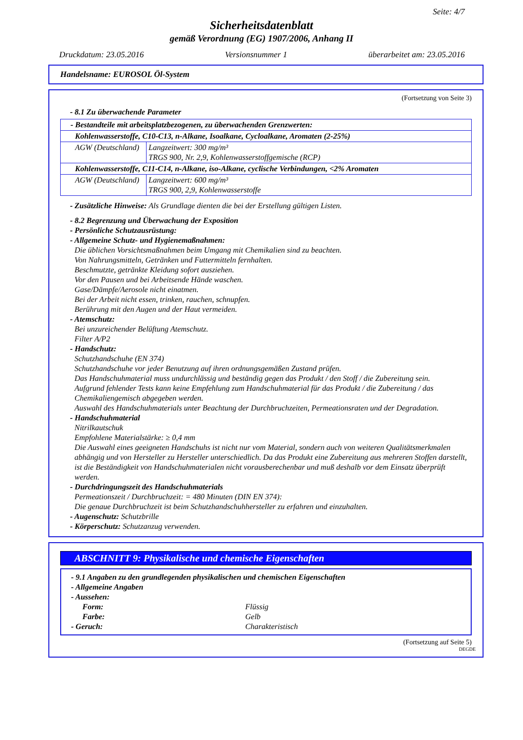Seite: 4/7
Sicherheitsdatenblatt
gemäß Verordnung (EG) 1907/2006, Anhang II
Druckdatum: 23.05.2016 Versionsnummer 1 überarbeitet am: 23.05.2016
Handelsname: EUROSOL Öl-System
(Fortsetzung von Seite 3)
- 8.1 Zu überwachende Parameter
| - Bestandteile mit arbeitsplatzbezogenen, zu überwachenden Grenzwerten: | |
| Kohlenwasserstoffe, C10-C13, n-Alkane, Isoalkane, Cycloalkane, Aromaten (2-25%) | |
| AGW (Deutschland) | Langzeitwert: 300 mg/m³ TRGS 900, Nr. 2,9, Kohlenwasserstoffgemische (RCP) |
| Kohlenwasserstoffe, C11-C14, n-Alkane, iso-Alkane, cyclische Verbindungen, <2% Aromaten | |
| AGW (Deutschland) | Langzeitwert: 600 mg/m³ TRGS 900, 2,9, Kohlenwasserstoffe |
- Zusätzliche Hinweise: Als Grundlage dienten die bei der Erstellung gültigen Listen.
- 8.2 Begrenzung und Überwachung der Exposition
- Persönliche Schutzausrüstung:
- Allgemeine Schutz- und Hygienemaßnahmen:
Die üblichen Vorsichtsmaßnahmen beim Umgang mit Chemikalien sind zu beachten.
Von Nahrungsmitteln, Getränken und Futtermitteln fernhalten.
Beschmutzte, getränkte Kleidung sofort ausziehen.
Vor den Pausen und bei Arbeitsende Hände waschen.
Gase/Dämpfe/Aerosole nicht einatmen.
Bei der Arbeit nicht essen, trinken, rauchen, schnupfen.
Berührung mit den Augen und der Haut vermeiden.
- Atemschutz:
Bei unzureichender Belüftung Atemschutz.
Filter A/P2
- Handschutz:
Schutzhandschuhe (EN 374)
Schutzhandschuhe vor jeder Benutzung auf ihren ordnungsgemäßen Zustand prüfen.
Das Handschuhmaterial muss undurchlässig und beständig gegen das Produkt / den Stoff / die Zubereitung sein.
Aufgrund fehlender Tests kann keine Empfehlung zum Handschuhmaterial für das Produkt / die Zubereitung / das Chemikaliengemisch abgegeben werden.
Auswahl des Handschuhmaterials unter Beachtung der Durchbruchzeiten, Permeationsraten und der Degradation.
- Handschuhmaterial
Nitrilkautschuk
Empfohlene Materialstärke: ≥ 0,4 mm
Die Auswahl eines geeigneten Handschuhs ist nicht nur vom Material, sondern auch von weiteren Qualitätsmerkmalen abhängig und von Hersteller zu Hersteller unterschiedlich. Da das Produkt eine Zubereitung aus mehreren Stoffen darstellt, ist die Beständigkeit von Handschuhmaterialen nicht vorausberechenbar und muß deshalb vor dem Einsatz überprüft werden.
- Durchdringungszeit des Handschuhmaterials
Permeationszeit / Durchbruchzeit: = 480 Minuten (DIN EN 374):
Die genaue Durchbruchzeit ist beim Schutzhandschuhhersteller zu erfahren und einzuhalten.
- Augenschutz: Schutzbrille
- Körperschutz: Schutzanzug verwenden.
ABSCHNITT 9: Physikalische und chemische Eigenschaften
- 9.1 Angaben zu den grundlegenden physikalischen und chemischen Eigenschaften
- Allgemeine Angaben
- Aussehen:
Form: Flüssig
Farbe: Gelb
- Geruch: Charakteristisch
(Fortsetzung auf Seite 5)
DEGDE